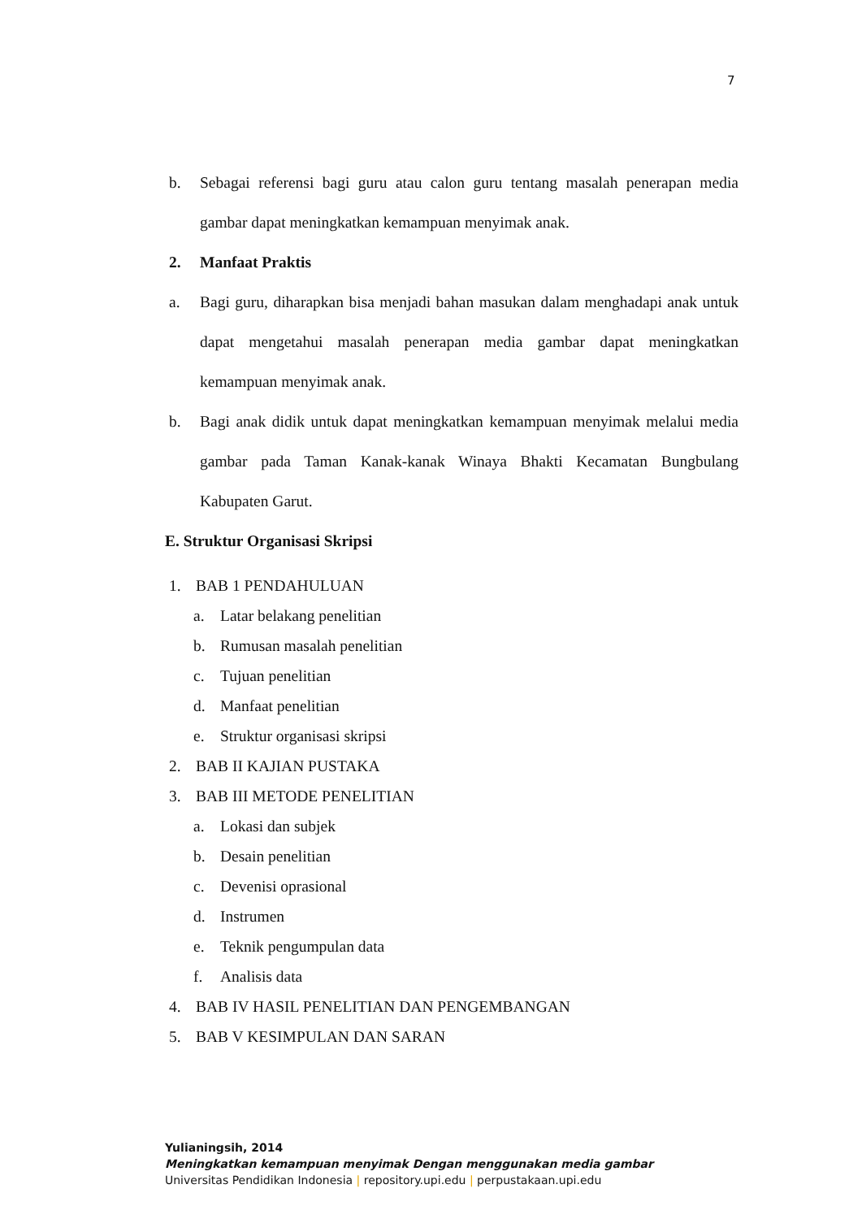7
b. Sebagai referensi bagi guru atau calon guru tentang masalah penerapan media gambar dapat meningkatkan kemampuan menyimak anak.
2. Manfaat Praktis
a. Bagi guru, diharapkan bisa menjadi bahan masukan dalam menghadapi anak untuk dapat mengetahui masalah penerapan media gambar dapat meningkatkan kemampuan menyimak anak.
b. Bagi anak didik untuk dapat meningkatkan kemampuan menyimak melalui media gambar pada Taman Kanak-kanak Winaya Bhakti Kecamatan Bungbulang Kabupaten Garut.
E. Struktur Organisasi Skripsi
1. BAB 1 PENDAHULUAN
a. Latar belakang penelitian
b. Rumusan masalah penelitian
c. Tujuan penelitian
d. Manfaat penelitian
e. Struktur organisasi skripsi
2. BAB II KAJIAN PUSTAKA
3. BAB III METODE PENELITIAN
a. Lokasi dan subjek
b. Desain penelitian
c. Devenisi oprasional
d. Instrumen
e. Teknik pengumpulan data
f. Analisis data
4. BAB IV HASIL PENELITIAN DAN PENGEMBANGAN
5. BAB V KESIMPULAN DAN SARAN
Yulianingsih, 2014
Meningkatkan kemampuan menyimak Dengan menggunakan media gambar
Universitas Pendidikan Indonesia | repository.upi.edu | perpustakaan.upi.edu